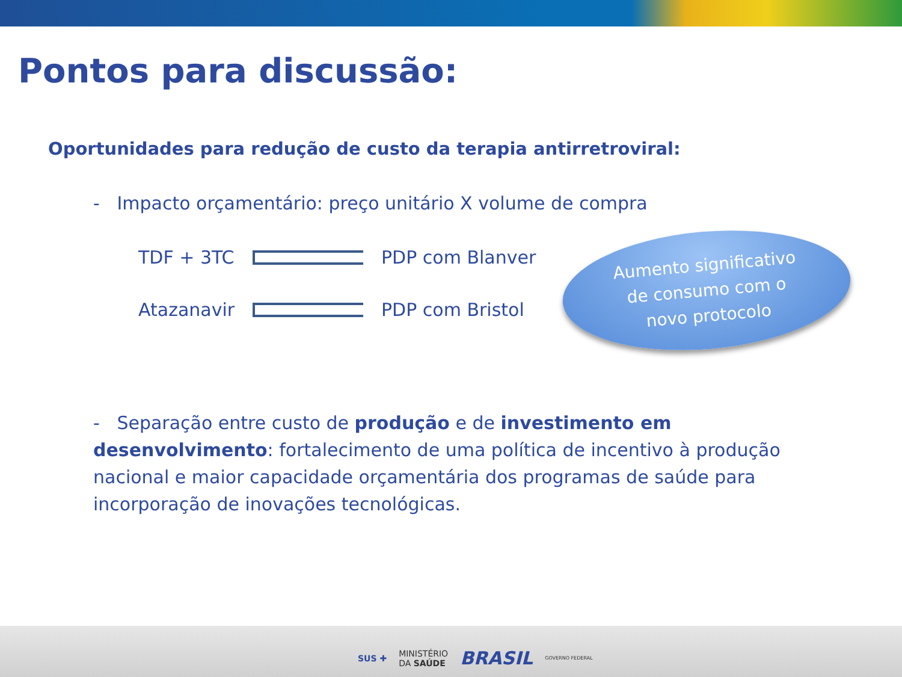Pontos para discussão:
Oportunidades para redução de custo da terapia antirretroviral:
- Impacto orçamentário: preço unitário X volume de compra
TDF + 3TC PDP com Blanver
Atazanavir PDP com Bristol
Aumento significativo
de consumo com o
novo protocolo
- Separação entre custo de produção e de investimento em desenvolvimento: fortalecimento de uma política de incentivo à produção nacional e maior capacidade orçamentária dos programas de saúde para incorporação de inovações tecnológicas.
SUS ✚ MINISTÉRIO
DA SAÚDE BRASIL GOVERNO FEDERAL